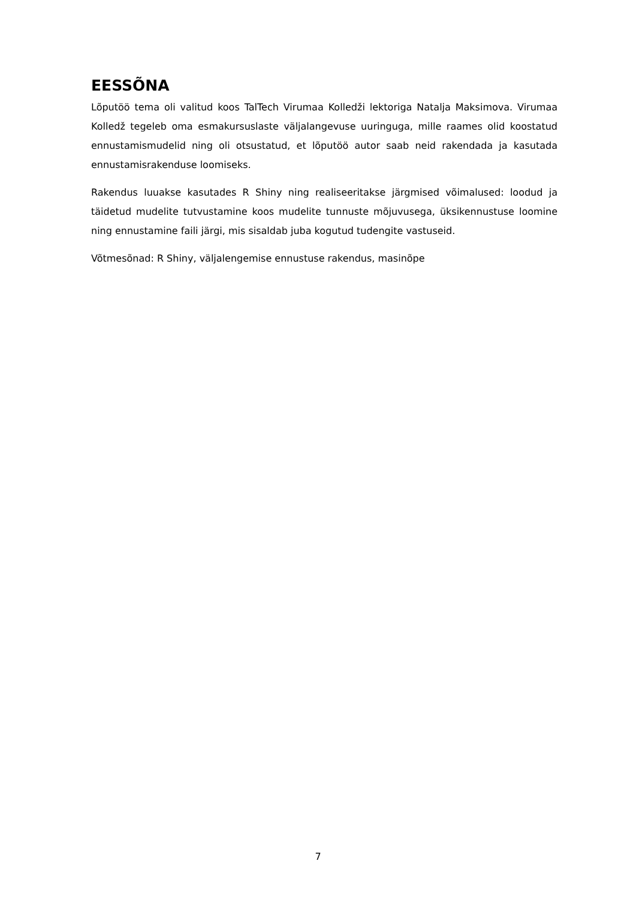EESSÕNA
Lõputöö tema oli valitud koos TalTech Virumaa Kolledži lektoriga Natalja Maksimova. Virumaa Kolledž tegeleb oma esmakursuslaste väljalangevuse uuringuga, mille raames olid koostatud ennustamismudelid ning oli otsustatud, et lõputöö autor saab neid rakendada ja kasutada ennustamisrakenduse loomiseks.
Rakendus luuakse kasutades R Shiny ning realiseeritakse järgmised võimalused: loodud ja täidetud mudelite tutvustamine koos mudelite tunnuste mõjuvusega, üksikennustuse loomine ning ennustamine faili järgi, mis sisaldab juba kogutud tudengite vastuseid.
Võtmesõnad: R Shiny, väljalengemise ennustuse rakendus, masinõpe
7